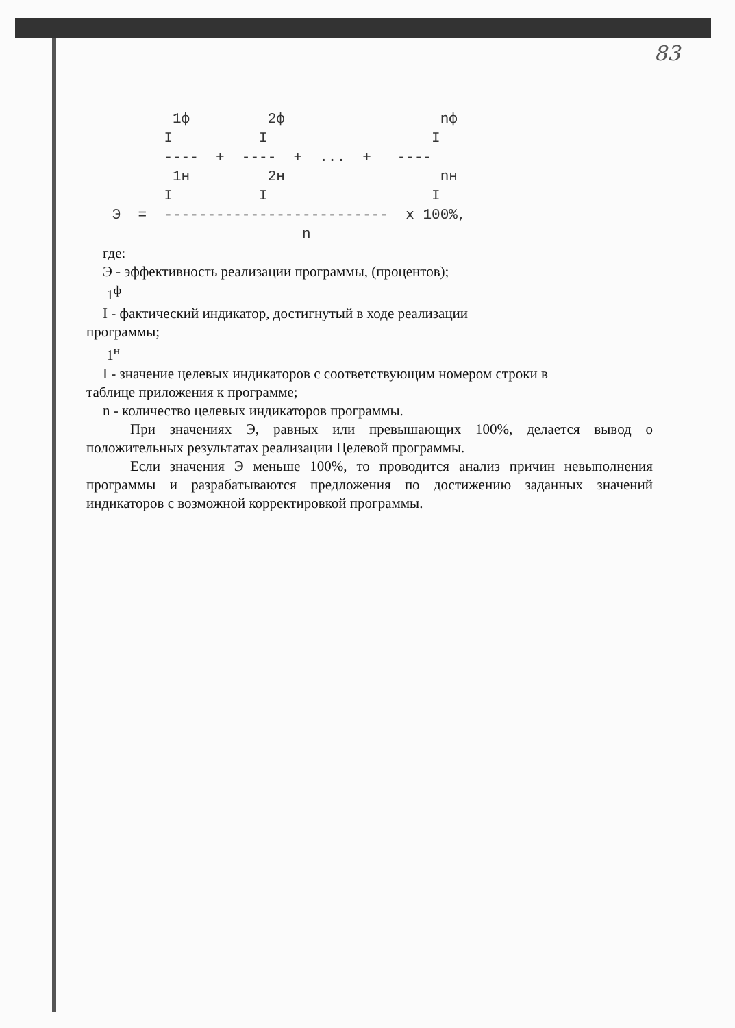83
          1ф         2ф                  nф
         I          I                   I
         ----  +  ----  +  ...  +   ----
          1н         2н                  nн
         I          I                   I
   Э  =  --------------------------  x 100%,
                         n
где:
Э - эффективность реализации программы, (процентов);
1<sup>ф</sup>
I - фактический индикатор, достигнутый в ходе реализации
программы;
1<sup>н</sup>
I - значение целевых индикаторов с соответствующим номером строки в
таблице приложения к программе;
n - количество целевых индикаторов программы.
При значениях Э, равных или превышающих 100%, делается вывод о положительных результатах реализации Целевой программы.
Если значения Э меньше 100%, то проводится анализ причин невыполнения программы и разрабатываются предложения по достижению заданных значений индикаторов с возможной корректировкой программы.